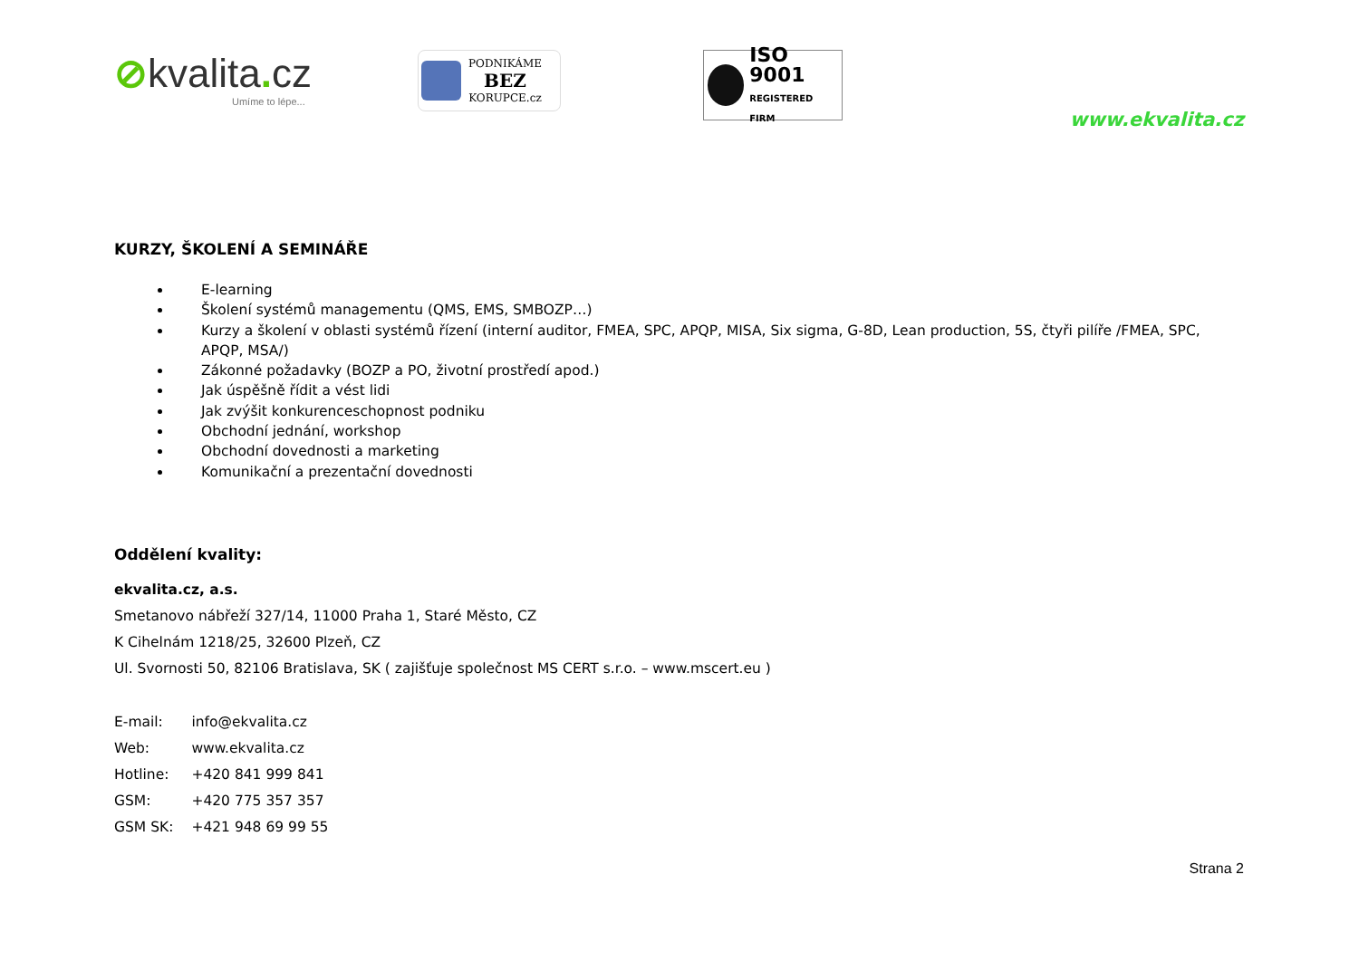⊘kvalita. cz
Umíme to lépe...
PODNIKÁME
BEZ
KORUPCE.cz
ISO 9001
REGISTERED FIRM
www.ekvalita.cz
KURZY, ŠKOLENÍ A SEMINÁŘE
E-learning
Školení systémů managementu (QMS, EMS, SMBOZP…)
Kurzy a školení v oblasti systémů řízení (interní auditor, FMEA, SPC, APQP, MISA, Six sigma, G-8D, Lean production, 5S, čtyři pilíře /FMEA, SPC, APQP, MSA/)
Zákonné požadavky (BOZP a PO, životní prostředí apod.)
Jak úspěšně řídit a vést lidi
Jak zvýšit konkurenceschopnost podniku
Obchodní jednání, workshop
Obchodní dovednosti a marketing
Komunikační a prezentační dovednosti
Oddělení kvality:
ekvalita.cz, a.s.
Smetanovo nábřeží 327/14, 11000 Praha 1, Staré Město, CZ
K Cihelnám 1218/25, 32600 Plzeň, CZ
Ul. Svornosti 50, 82106 Bratislava, SK ( zajišťuje společnost MS CERT s.r.o. – www.mscert.eu )
| E-mail: | info@ekvalita.cz |
| Web: | www.ekvalita.cz |
| Hotline: | +420 841 999 841 |
| GSM: | +420 775 357 357 |
| GSM SK: | +421 948 69 99 55 |
Strana 2